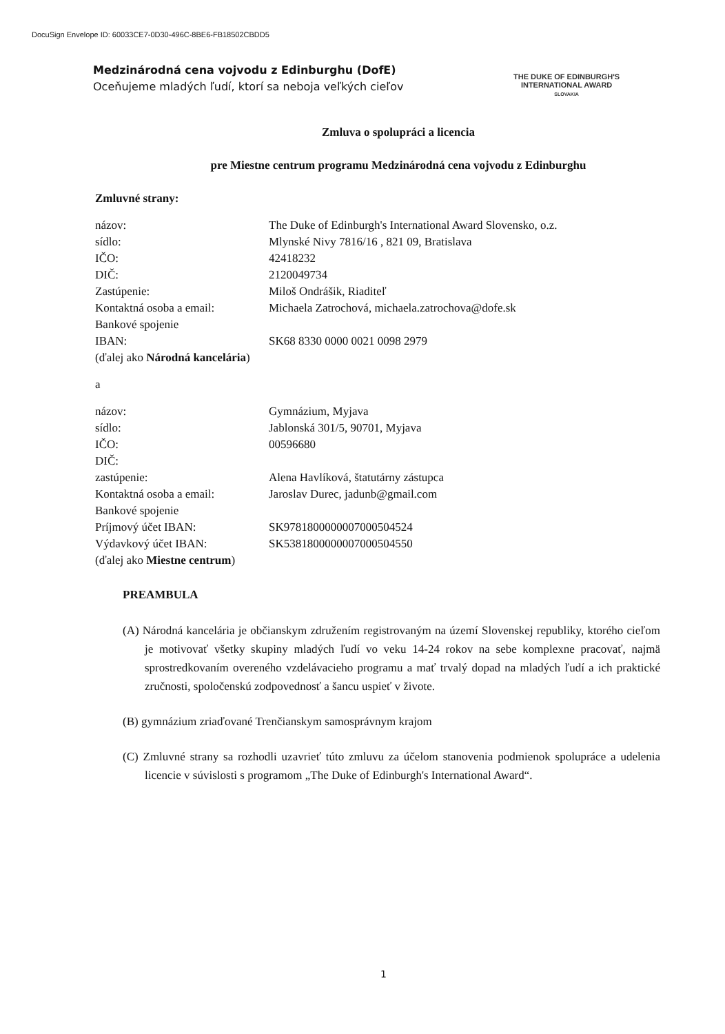DocuSign Envelope ID: 60033CE7-0D30-496C-8BE6-FB18502CBDD5
Medzinárodná cena vojvodu z Edinburghu (DofE)
Oceňujeme mladých ľudí, ktorí sa neboja veľkých cieľov
THE DUKE OF EDINBURGH'S
INTERNATIONAL AWARD
SLOVAKIA
Zmluva o spolupráci a licencia
pre Miestne centrum programu Medzinárodná cena vojvodu z Edinburghu
Zmluvné strany:
| názov: | The Duke of Edinburgh's International Award Slovensko, o.z. |
| sídlo: | Mlynské Nivy 7816/16 , 821 09, Bratislava |
| IČO: | 42418232 |
| DIČ: | 2120049734 |
| Zastúpenie: | Miloš Ondrášik, Riaditeľ |
| Kontaktná osoba a email: | Michaela Zatrochová, michaela.zatrochova@dofe.sk |
| Bankové spojenie | |
| IBAN: | SK68 8330 0000 0021 0098 2979 |
| (ďalej ako Národná kancelária ) | |
a
| názov: | Gymnázium, Myjava |
| sídlo: | Jablonská 301/5, 90701, Myjava |
| IČO: | 00596680 |
| DIČ: | |
| zastúpenie: | Alena Havlíková, štatutárny zástupca |
| Kontaktná osoba a email: | Jaroslav Durec, jadunb@gmail.com |
| Bankové spojenie | |
| Príjmový účet IBAN: | SK9781800000007000504524 |
| Výdavkový účet IBAN: | SK5381800000007000504550 |
| (ďalej ako Miestne centrum ) | |
PREAMBULA
(A) Národná kancelária je občianskym združením registrovaným na území Slovenskej republiky, ktorého cieľom je motivovať všetky skupiny mladých ľudí vo veku 14-24 rokov na sebe komplexne pracovať, najmä sprostredkovaním overeného vzdelávacieho programu a mať trvalý dopad na mladých ľudí a ich praktické zručnosti, spoločenskú zodpovednosť a šancu uspieť v živote.
(B) gymnázium zriaďované Trenčianskym samosprávnym krajom
(C) Zmluvné strany sa rozhodli uzavrieť túto zmluvu za účelom stanovenia podmienok spolupráce a udelenia licencie v súvislosti s programom „The Duke of Edinburgh's International Award“.
1